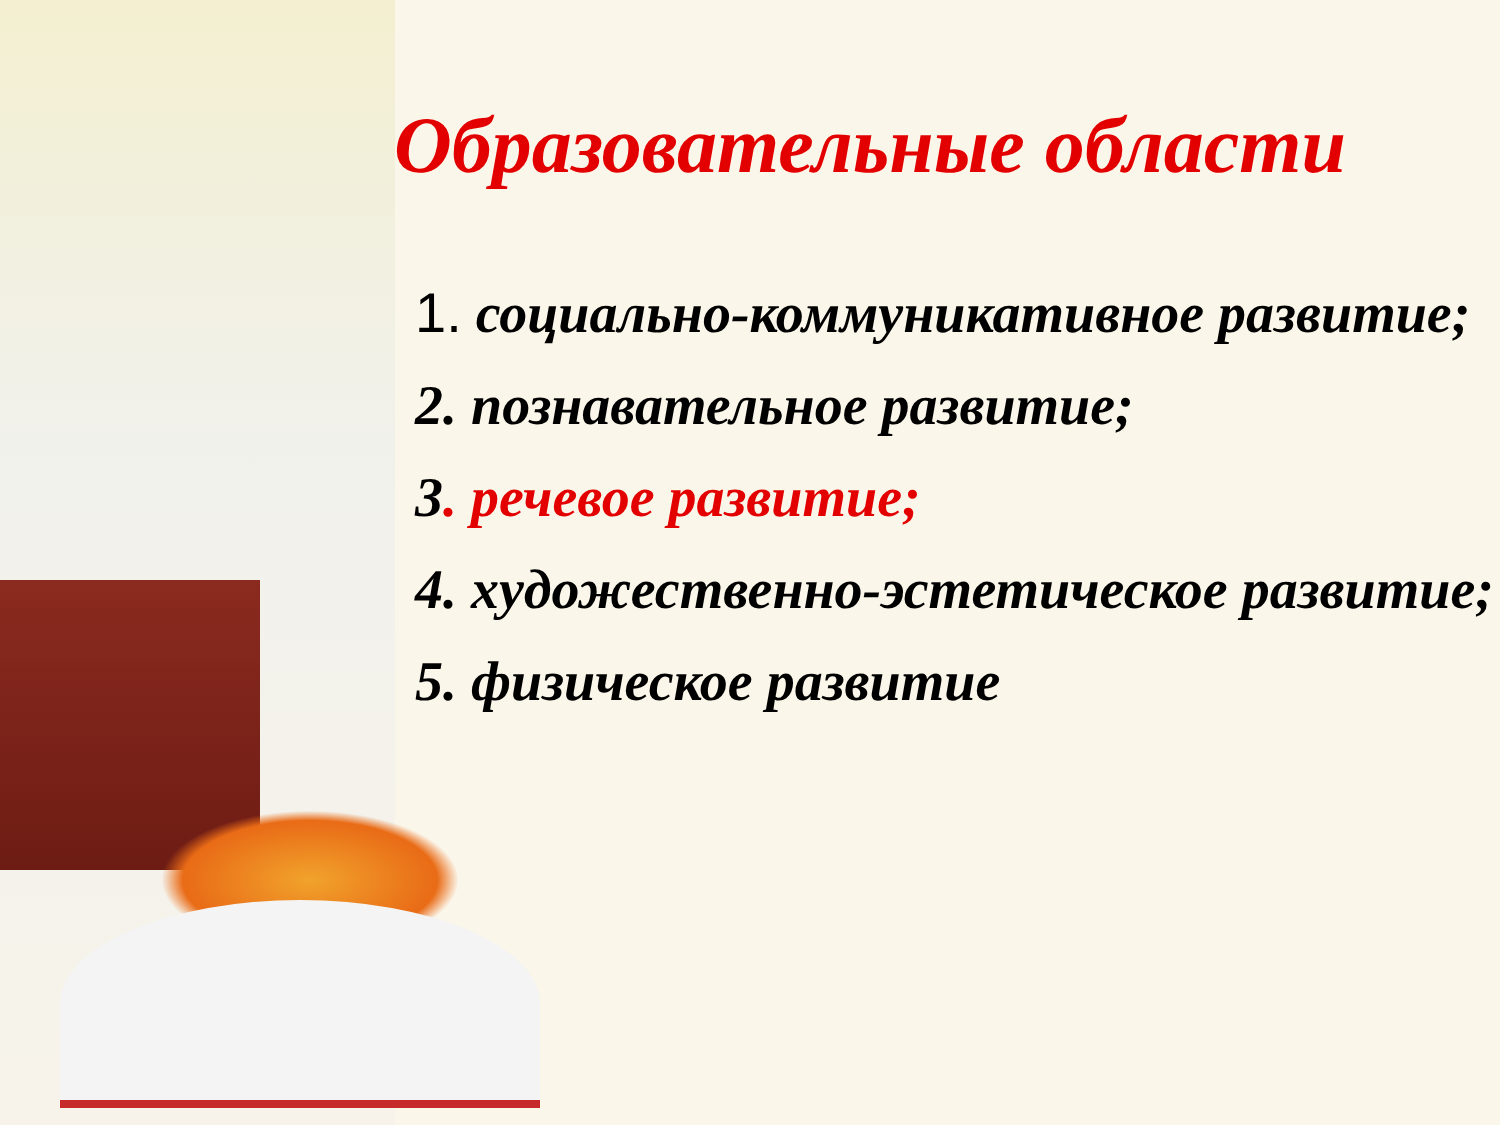Образовательные области
1. социально-коммуникативное развитие;
2. познавательное развитие;
3. речевое развитие;
4. художественно-эстетическое развитие;
5. физическое развитие